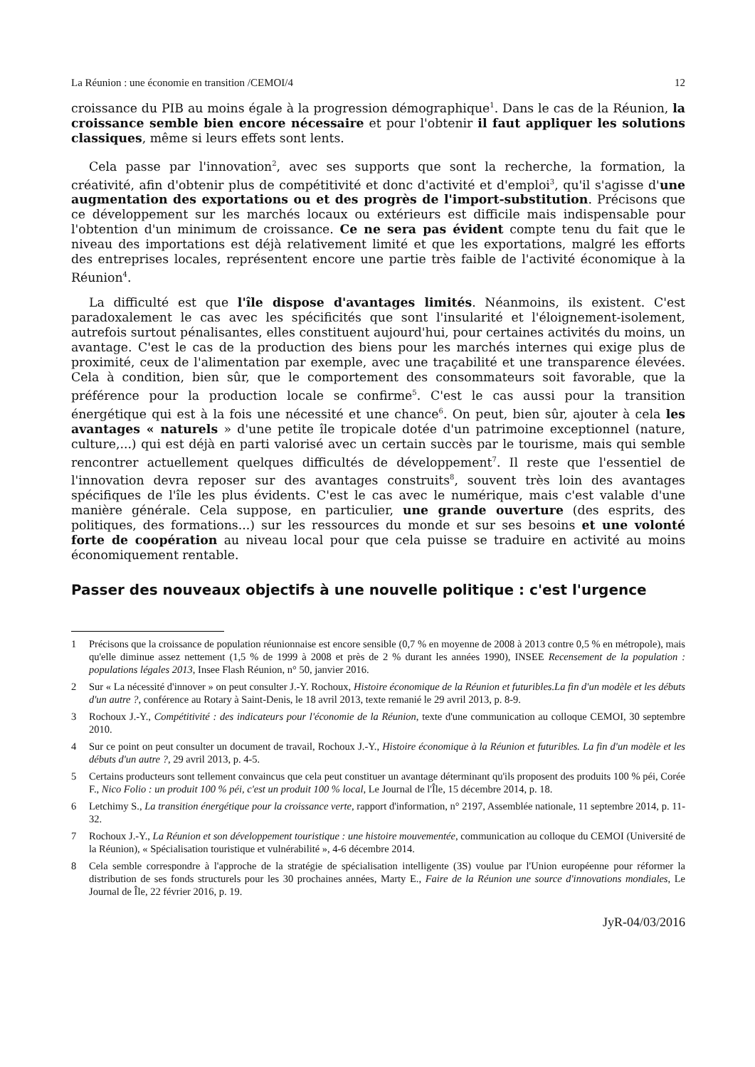La Réunion : une économie en transition /CEMOI/4 12
croissance du PIB au moins égale à la progression démographique<sup>1</sup>. Dans le cas de la Réunion, la croissance semble bien encore nécessaire et pour l'obtenir il faut appliquer les solutions classiques, même si leurs effets sont lents.
Cela passe par l'innovation<sup>2</sup>, avec ses supports que sont la recherche, la formation, la créativité, afin d'obtenir plus de compétitivité et donc d'activité et d'emploi<sup>3</sup>, qu'il s'agisse d'une augmentation des exportations ou et des progrès de l'import-substitution. Précisons que ce développement sur les marchés locaux ou extérieurs est difficile mais indispensable pour l'obtention d'un minimum de croissance. Ce ne sera pas évident compte tenu du fait que le niveau des importations est déjà relativement limité et que les exportations, malgré les efforts des entreprises locales, représentent encore une partie très faible de l'activité économique à la Réunion<sup>4</sup>.
La difficulté est que l'île dispose d'avantages limités. Néanmoins, ils existent. C'est paradoxalement le cas avec les spécificités que sont l'insularité et l'éloignement-isolement, autrefois surtout pénalisantes, elles constituent aujourd'hui, pour certaines activités du moins, un avantage. C'est le cas de la production des biens pour les marchés internes qui exige plus de proximité, ceux de l'alimentation par exemple, avec une traçabilité et une transparence élevées. Cela à condition, bien sûr, que le comportement des consommateurs soit favorable, que la préférence pour la production locale se confirme<sup>5</sup>. C'est le cas aussi pour la transition énergétique qui est à la fois une nécessité et une chance<sup>6</sup>. On peut, bien sûr, ajouter à cela les avantages « naturels » d'une petite île tropicale dotée d'un patrimoine exceptionnel (nature, culture,...) qui est déjà en parti valorisé avec un certain succès par le tourisme, mais qui semble rencontrer actuellement quelques difficultés de développement<sup>7</sup>. Il reste que l'essentiel de l'innovation devra reposer sur des avantages construits<sup>8</sup>, souvent très loin des avantages spécifiques de l'île les plus évidents. C'est le cas avec le numérique, mais c'est valable d'une manière générale. Cela suppose, en particulier, une grande ouverture (des esprits, des politiques, des formations...) sur les ressources du monde et sur ses besoins et une volonté forte de coopération au niveau local pour que cela puisse se traduire en activité au moins économiquement rentable.
Passer des nouveaux objectifs à une nouvelle politique : c'est l'urgence
1 Précisons que la croissance de population réunionnaise est encore sensible (0,7 % en moyenne de 2008 à 2013 contre 0,5 % en métropole), mais qu'elle diminue assez nettement (1,5 % de 1999 à 2008 et près de 2 % durant les années 1990), INSEE Recensement de la population : populations légales 2013, Insee Flash Réunion, n° 50, janvier 2016.
2 Sur « La nécessité d'innover » on peut consulter J.-Y. Rochoux, Histoire économique de la Réunion et futuribles.La fin d'un modèle et les débuts d'un autre ?, conférence au Rotary à Saint-Denis, le 18 avril 2013, texte remanié le 29 avril 2013, p. 8-9.
3 Rochoux J.-Y., Compétitivité : des indicateurs pour l'économie de la Réunion, texte d'une communication au colloque CEMOI, 30 septembre 2010.
4 Sur ce point on peut consulter un document de travail, Rochoux J.-Y., Histoire économique à la Réunion et futuribles. La fin d'un modèle et les débuts d'un autre ?, 29 avril 2013, p. 4-5.
5 Certains producteurs sont tellement convaincus que cela peut constituer un avantage déterminant qu'ils proposent des produits 100 % péi, Corée F., Nico Folio : un produit 100 % péi, c'est un produit 100 % local, Le Journal de l'Île, 15 décembre 2014, p. 18.
6 Letchimy S., La transition énergétique pour la croissance verte, rapport d'information, n° 2197, Assemblée nationale, 11 septembre 2014, p. 11-32.
7 Rochoux J.-Y., La Réunion et son développement touristique : une histoire mouvementée, communication au colloque du CEMOI (Université de la Réunion), « Spécialisation touristique et vulnérabilité », 4-6 décembre 2014.
8 Cela semble correspondre à l'approche de la stratégie de spécialisation intelligente (3S) voulue par l'Union européenne pour réformer la distribution de ses fonds structurels pour les 30 prochaines années, Marty E., Faire de la Réunion une source d'innovations mondiales, Le Journal de Île, 22 février 2016, p. 19.
JyR-04/03/2016